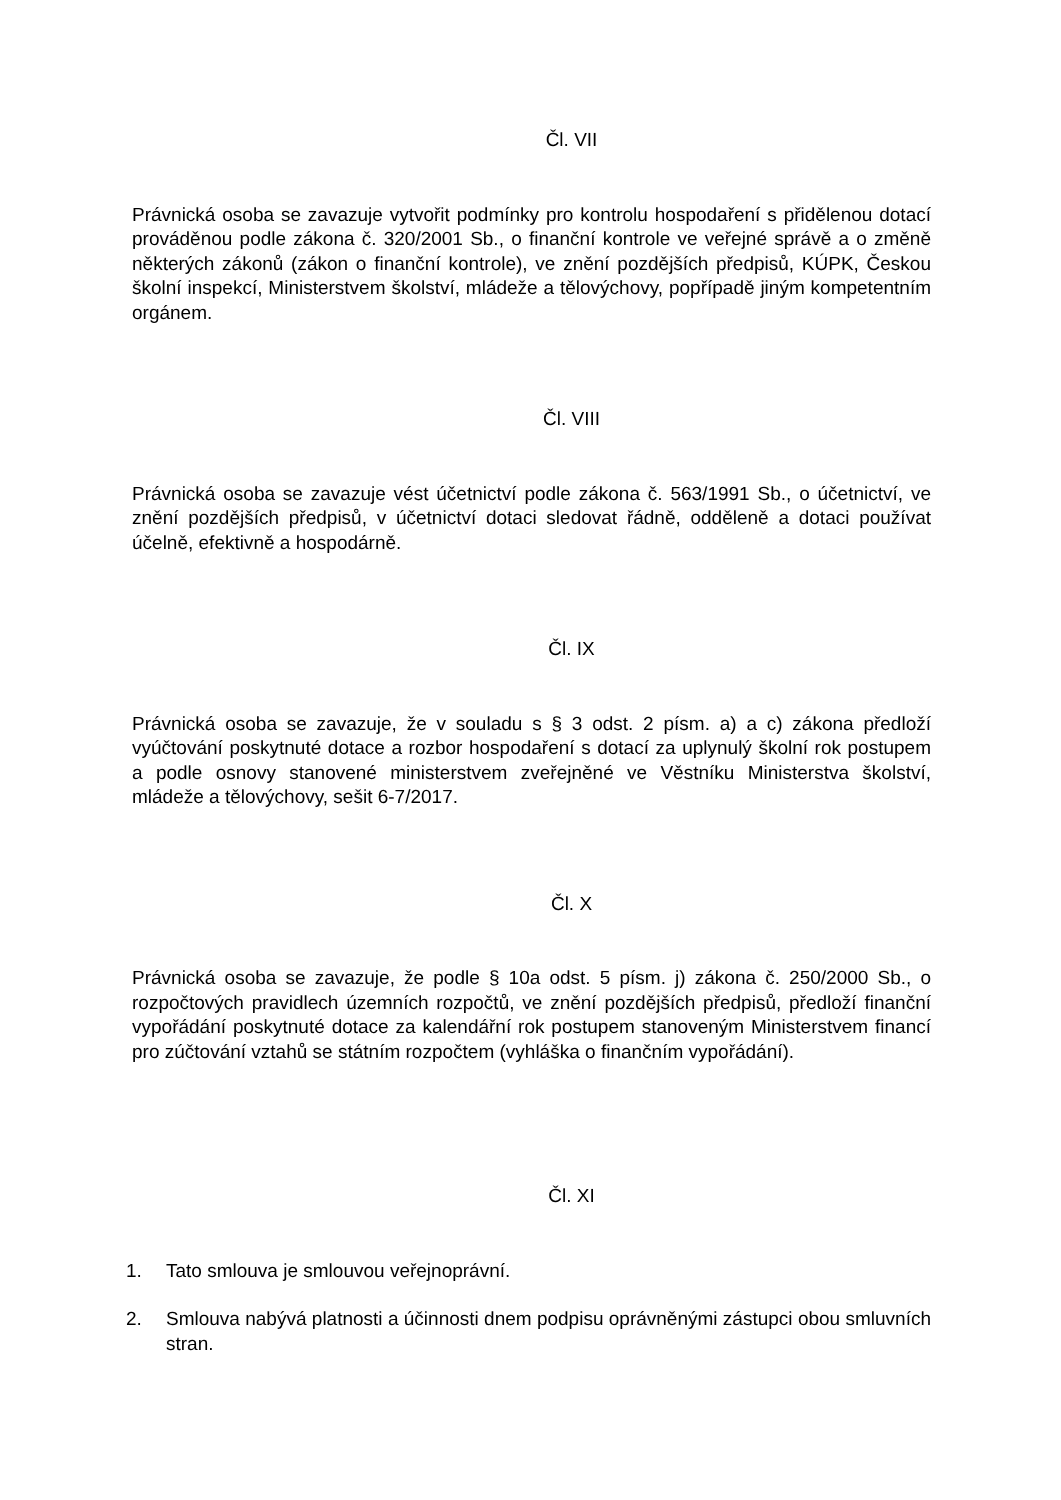Čl. VII
Právnická osoba se zavazuje vytvořit podmínky pro kontrolu hospodaření s přidělenou dotací prováděnou podle zákona č. 320/2001 Sb., o finanční kontrole ve veřejné správě a o změně některých zákonů (zákon o finanční kontrole), ve znění pozdějších předpisů, KÚPK, Českou školní inspekcí, Ministerstvem školství, mládeže a tělovýchovy, popřípadě jiným kompetentním orgánem.
Čl. VIII
Právnická osoba se zavazuje vést účetnictví podle zákona č. 563/1991 Sb., o účetnictví, ve znění pozdějších předpisů, v účetnictví dotaci sledovat řádně, odděleně a dotaci používat účelně, efektivně a hospodárně.
Čl. IX
Právnická osoba se zavazuje, že v souladu s § 3 odst. 2 písm. a) a c) zákona předloží vyúčtování poskytnuté dotace a rozbor hospodaření s dotací za uplynulý školní rok postupem a podle osnovy stanovené ministerstvem zveřejněné ve Věstníku Ministerstva školství, mládeže a tělovýchovy, sešit 6-7/2017.
Čl. X
Právnická osoba se zavazuje, že podle § 10a odst. 5 písm. j) zákona č. 250/2000 Sb., o rozpočtových pravidlech územních rozpočtů, ve znění pozdějších předpisů, předloží finanční vypořádání poskytnuté dotace za kalendářní rok postupem stanoveným Ministerstvem financí pro zúčtování vztahů se státním rozpočtem (vyhláška o finančním vypořádání).
Čl. XI
1. Tato smlouva je smlouvou veřejnoprávní.
2. Smlouva nabývá platnosti a účinnosti dnem podpisu oprávněnými zástupci obou smluvních stran.